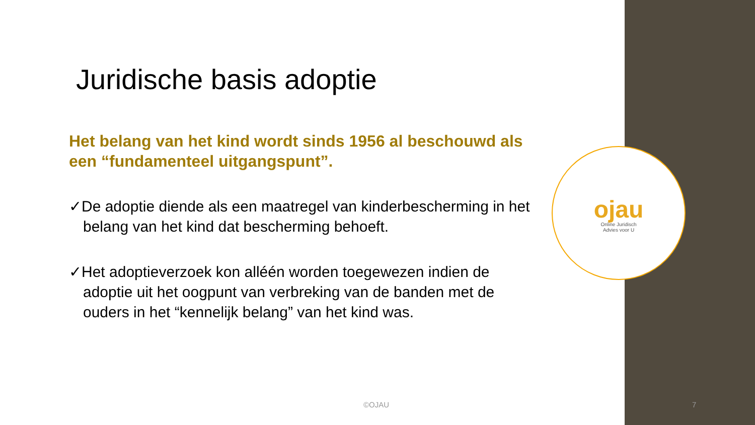ojau
Online Juridisch
Advies voor U
Juridische basis adoptie
Het belang van het kind wordt sinds 1956 al beschouwd als een “fundamenteel uitgangspunt”.
✓De adoptie diende als een maatregel van kinderbescherming in het belang van het kind dat bescherming behoeft.
✓Het adoptieverzoek kon alléén worden toegewezen indien de adoptie uit het oogpunt van verbreking van de banden met de ouders in het “kennelijk belang” van het kind was.
©OJAU 7